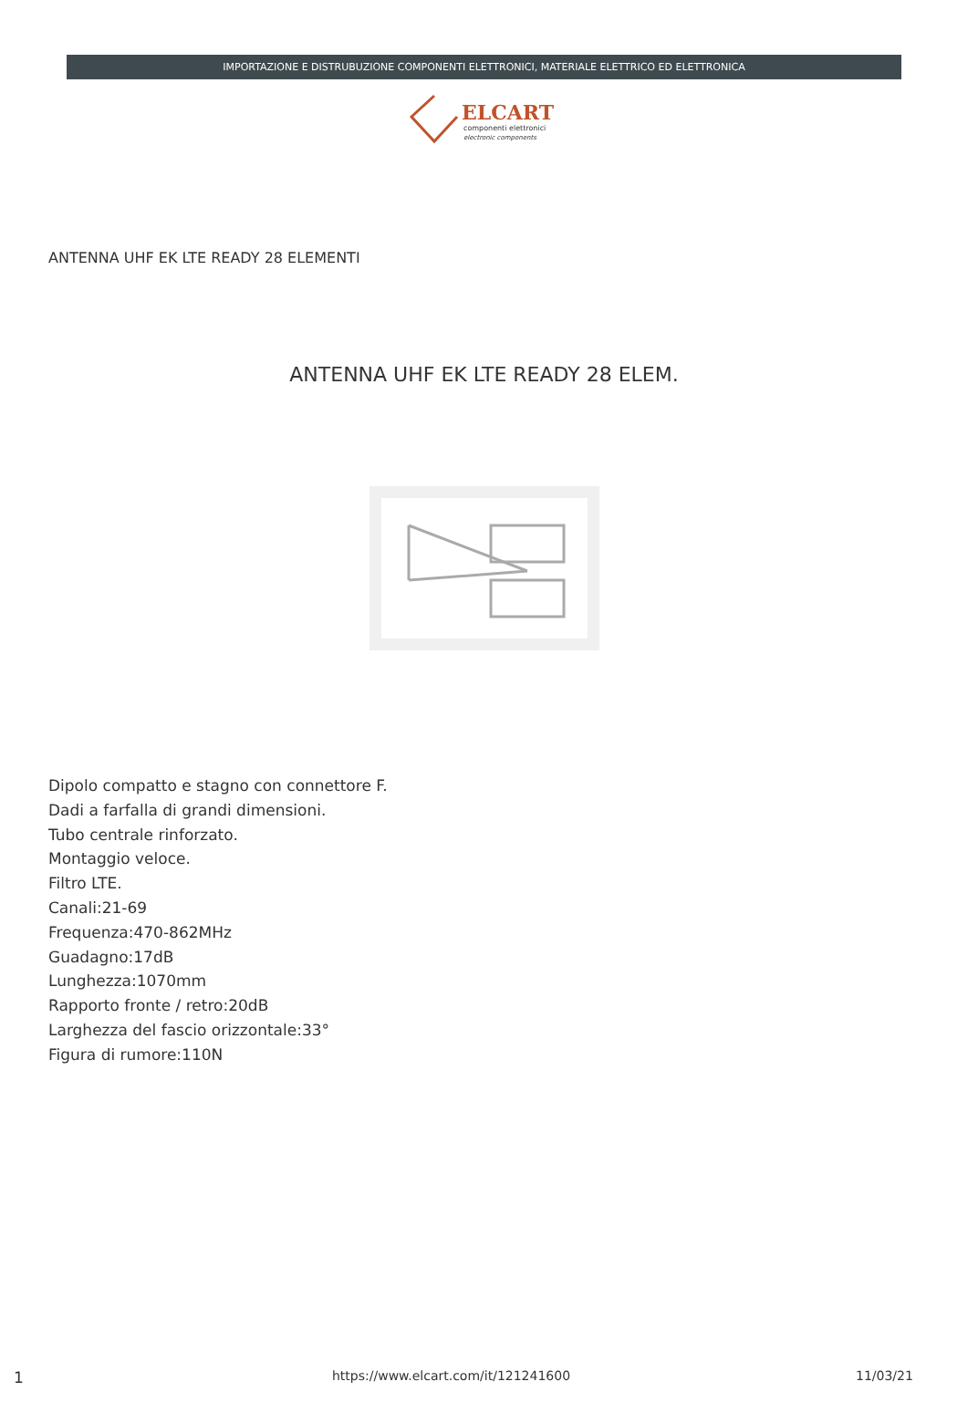IMPORTAZIONE E DISTRUBUZIONE COMPONENTI ELETTRONICI, MATERIALE ELETTRICO ED ELETTRONICA
ELCART
componenti elettronici
electronic components
ANTENNA UHF EK LTE READY 28 ELEMENTI
ANTENNA UHF EK LTE READY 28 ELEM.
Dipolo compatto e stagno con connettore F.
Dadi a farfalla di grandi dimensioni.
Tubo centrale rinforzato.
Montaggio veloce.
Filtro LTE.
Canali:21-69
Frequenza:470-862MHz
Guadagno:17dB
Lunghezza:1070mm
Rapporto fronte / retro:20dB
Larghezza del fascio orizzontale:33°
Figura di rumore:110N
1 https://www.elcart.com/it/121241600 11/03/21